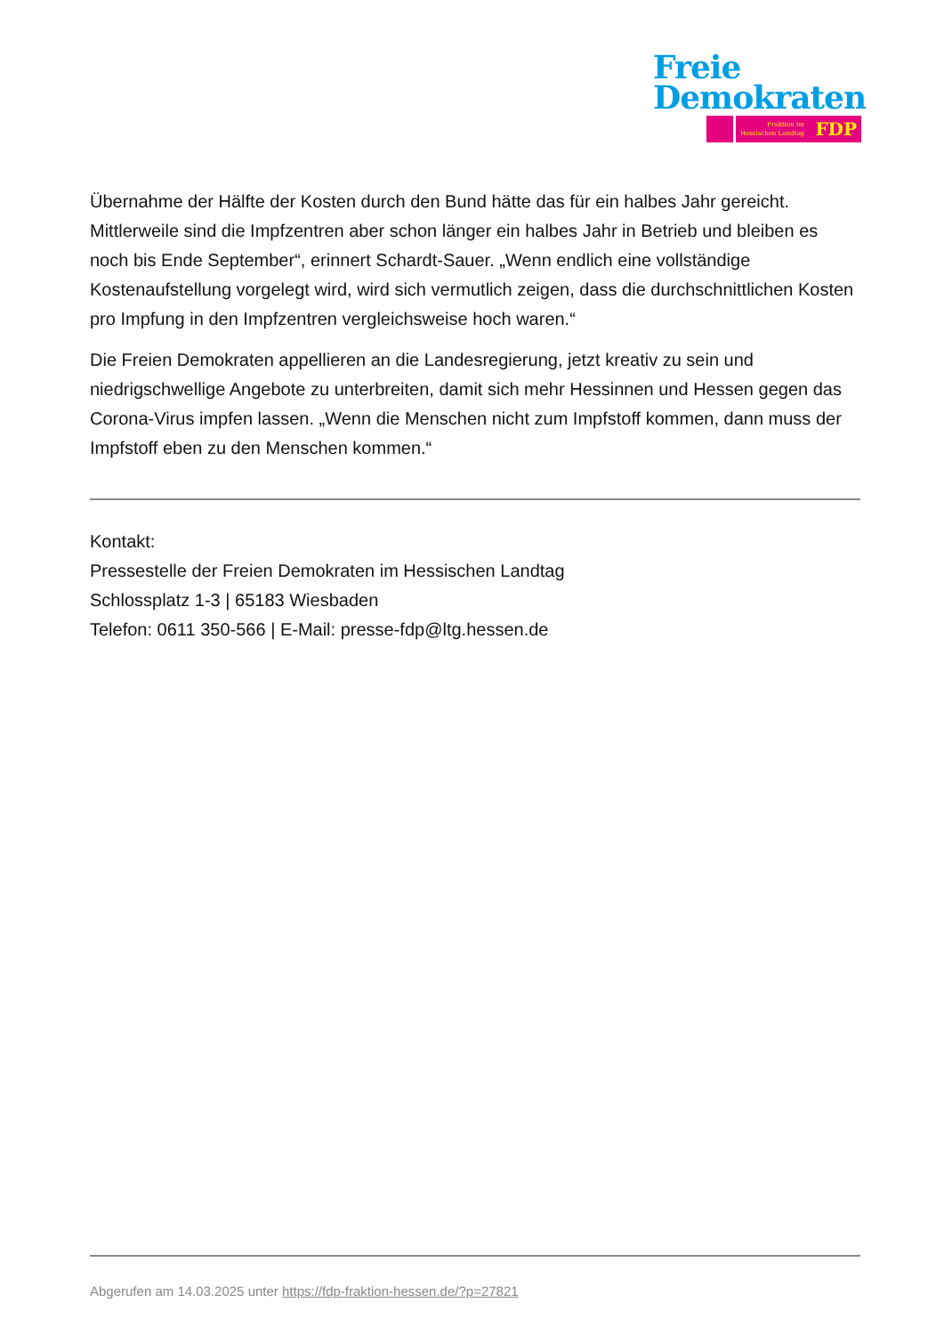Freie
Demokraten
Fraktion im
Hessischen Landtag FDP
Übernahme der Hälfte der Kosten durch den Bund hätte das für ein halbes Jahr gereicht. Mittlerweile sind die Impfzentren aber schon länger ein halbes Jahr in Betrieb und bleiben es noch bis Ende September“, erinnert Schardt-Sauer. „Wenn endlich eine vollständige Kostenaufstellung vorgelegt wird, wird sich vermutlich zeigen, dass die durchschnittlichen Kosten pro Impfung in den Impfzentren vergleichsweise hoch waren.“
Die Freien Demokraten appellieren an die Landesregierung, jetzt kreativ zu sein und niedrigschwellige Angebote zu unterbreiten, damit sich mehr Hessinnen und Hessen gegen das Corona-Virus impfen lassen. „Wenn die Menschen nicht zum Impfstoff kommen, dann muss der Impfstoff eben zu den Menschen kommen.“
Kontakt:
Pressestelle der Freien Demokraten im Hessischen Landtag
Schlossplatz 1-3 | 65183 Wiesbaden
Telefon: 0611 350-566 | E-Mail: presse-fdp@ltg.hessen.de
Abgerufen am 14.03.2025 unter https://fdp-fraktion-hessen.de/?p=27821